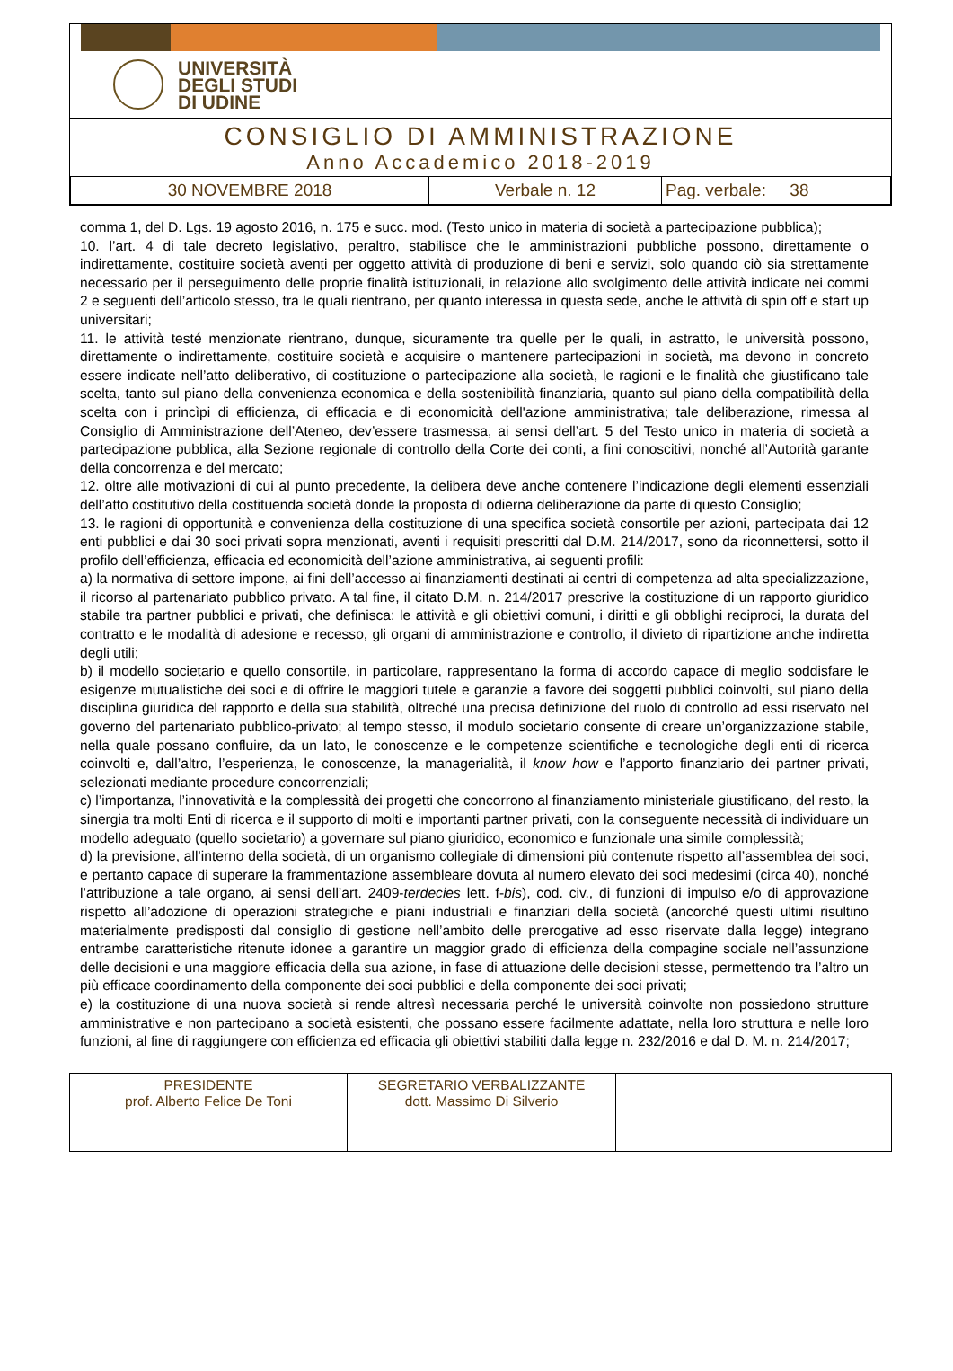UNIVERSITÀ
DEGLI STUDI
DI UDINE
CONSIGLIO DI AMMINISTRAZIONE
Anno Accademico 2018-2019
| 30 NOVEMBRE 2018 | Verbale n. 12 | Pag. verbale: 38 |
comma 1, del D. Lgs. 19 agosto 2016, n. 175 e succ. mod. (Testo unico in materia di società a partecipazione pubblica);
10. l’art. 4 di tale decreto legislativo, peraltro, stabilisce che le amministrazioni pubbliche possono, direttamente o indirettamente, costituire società aventi per oggetto attività di produzione di beni e servizi, solo quando ciò sia strettamente necessario per il perseguimento delle proprie finalità istituzionali, in relazione allo svolgimento delle attività indicate nei commi 2 e seguenti dell’articolo stesso, tra le quali rientrano, per quanto interessa in questa sede, anche le attività di spin off e start up universitari;
11. le attività testé menzionate rientrano, dunque, sicuramente tra quelle per le quali, in astratto, le università possono, direttamente o indirettamente, costituire società e acquisire o mantenere partecipazioni in società, ma devono in concreto essere indicate nell’atto deliberativo, di costituzione o partecipazione alla società, le ragioni e le finalità che giustificano tale scelta, tanto sul piano della convenienza economica e della sostenibilità finanziaria, quanto sul piano della compatibilità della scelta con i princìpi di efficienza, di efficacia e di economicità dell'azione amministrativa; tale deliberazione, rimessa al Consiglio di Amministrazione dell’Ateneo, dev’essere trasmessa, ai sensi dell’art. 5 del Testo unico in materia di società a partecipazione pubblica, alla Sezione regionale di controllo della Corte dei conti, a fini conoscitivi, nonché all’Autorità garante della concorrenza e del mercato;
12. oltre alle motivazioni di cui al punto precedente, la delibera deve anche contenere l’indicazione degli elementi essenziali dell’atto costitutivo della costituenda società donde la proposta di odierna deliberazione da parte di questo Consiglio;
13. le ragioni di opportunità e convenienza della costituzione di una specifica società consortile per azioni, partecipata dai 12 enti pubblici e dai 30 soci privati sopra menzionati, aventi i requisiti prescritti dal D.M. 214/2017, sono da riconnettersi, sotto il profilo dell’efficienza, efficacia ed economicità dell’azione amministrativa, ai seguenti profili:
a) la normativa di settore impone, ai fini dell’accesso ai finanziamenti destinati ai centri di competenza ad alta specializzazione, il ricorso al partenariato pubblico privato. A tal fine, il citato D.M. n. 214/2017 prescrive la costituzione di un rapporto giuridico stabile tra partner pubblici e privati, che definisca: le attività e gli obiettivi comuni, i diritti e gli obblighi reciproci, la durata del contratto e le modalità di adesione e recesso, gli organi di amministrazione e controllo, il divieto di ripartizione anche indiretta degli utili;
b) il modello societario e quello consortile, in particolare, rappresentano la forma di accordo capace di meglio soddisfare le esigenze mutualistiche dei soci e di offrire le maggiori tutele e garanzie a favore dei soggetti pubblici coinvolti, sul piano della disciplina giuridica del rapporto e della sua stabilità, oltreché una precisa definizione del ruolo di controllo ad essi riservato nel governo del partenariato pubblico-privato; al tempo stesso, il modulo societario consente di creare un’organizzazione stabile, nella quale possano confluire, da un lato, le conoscenze e le competenze scientifiche e tecnologiche degli enti di ricerca coinvolti e, dall’altro, l’esperienza, le conoscenze, la managerialità, il know how e l’apporto finanziario dei partner privati, selezionati mediante procedure concorrenziali;
c) l’importanza, l’innovatività e la complessità dei progetti che concorrono al finanziamento ministeriale giustificano, del resto, la sinergia tra molti Enti di ricerca e il supporto di molti e importanti partner privati, con la conseguente necessità di individuare un modello adeguato (quello societario) a governare sul piano giuridico, economico e funzionale una simile complessità;
d) la previsione, all’interno della società, di un organismo collegiale di dimensioni più contenute rispetto all’assemblea dei soci, e pertanto capace di superare la frammentazione assembleare dovuta al numero elevato dei soci medesimi (circa 40), nonché l’attribuzione a tale organo, ai sensi dell’art. 2409-terdecies lett. f-bis), cod. civ., di funzioni di impulso e/o di approvazione rispetto all’adozione di operazioni strategiche e piani industriali e finanziari della società (ancorché questi ultimi risultino materialmente predisposti dal consiglio di gestione nell’ambito delle prerogative ad esso riservate dalla legge) integrano entrambe caratteristiche ritenute idonee a garantire un maggior grado di efficienza della compagine sociale nell’assunzione delle decisioni e una maggiore efficacia della sua azione, in fase di attuazione delle decisioni stesse, permettendo tra l’altro un più efficace coordinamento della componente dei soci pubblici e della componente dei soci privati;
e) la costituzione di una nuova società si rende altresì necessaria perché le università coinvolte non possiedono strutture amministrative e non partecipano a società esistenti, che possano essere facilmente adattate, nella loro struttura e nelle loro funzioni, al fine di raggiungere con efficienza ed efficacia gli obiettivi stabiliti dalla legge n. 232/2016 e dal D. M. n. 214/2017;
| PRESIDENTE prof. Alberto Felice De Toni | SEGRETARIO VERBALIZZANTE dott. Massimo Di Silverio | |